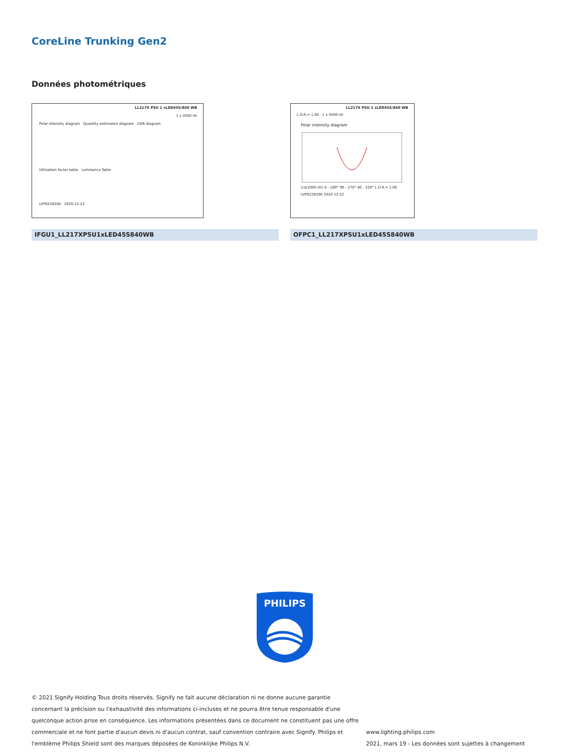CoreLine Trunking Gen2
Données photométriques
LL217X PSU 1 xLED45S/840 WB
1 x 4500 lm
Polar intensity diagram Quantity estimation diagram UGR diagram
Utilisation factor table Luminance Table
LVP0228200 2020-12-22
LL217X PSU 1 xLED45S/840 WB
L.O.R.= 1.00 1 x 4500 lm
Polar intensity diagram
(cd/1000 lm) 0 - 180° 90 - 270° 40 - 220° L.O.R.= 1.00
LVP0228200 2020-12-22
IFGU1_LL217XPSU1xLED45S840WB OFPC1_LL217XPSU1xLED45S840WB
PHILIPS
© 2021 Signify Holding Tous droits réservés. Signify ne fait aucune déclaration ni ne donne aucune garantie concernant la précision ou l'exhaustivité des informations ci-incluses et ne pourra être tenue responsable d'une quelconque action prise en conséquence. Les informations présentées dans ce document ne constituent pas une offre commerciale et ne font partie d'aucun devis ni d'aucun contrat, sauf convention contraire avec Signify. Philips et l'emblème Philips Shield sont des marques déposées de Koninklijke Philips N.V.
www.lighting.philips.com
2021, mars 19 - Les données sont sujettes à changement